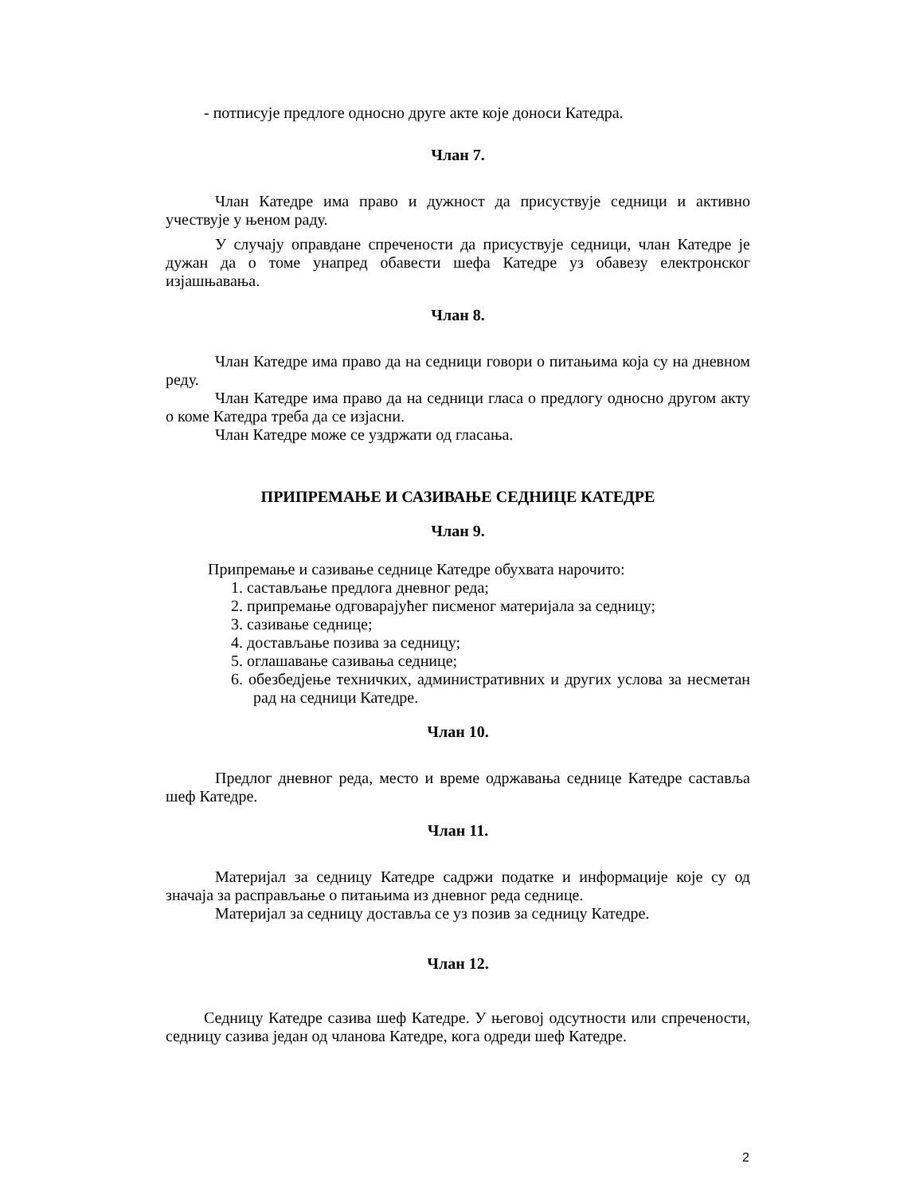- потписује предлоге односно друге акте које доноси Катедра.
Члан 7.
Члан Катедре има право и дужност да присуствује седници и активно учествује у њеном раду.
У случају оправдане спречености да присуствује седници, члан Катедре је дужан да о томе унапред обавести шефа Катедре уз обавезу електронског изјашњавања.
Члан 8.
Члан Катедре има право да на седници говори о питањима која су на дневном реду.
Члан Катедре има право да на седници гласа о предлогу односно другом акту о коме Катедра треба да се изјасни.
Члан Катедре може се уздржати од гласања.
ПРИПРЕМАЊЕ И САЗИВАЊЕ СЕДНИЦЕ КАТЕДРЕ
Члан 9.
Припремање и сазивање седнице Катедре обухвата нарочито:
1. састављање предлога дневног реда;
2. припремање одговарајућег писменог материјала за седницу;
3. сазивање седнице;
4. достављање позива за седницу;
5. оглашавање сазивања седнице;
6. обезбедјење техничких, административних и других услова за несметан рад на седници Катедре.
Члан 10.
Предлог дневног реда, место и време одржавања седнице Катедре састављa шеф Катедре.
Члан 11.
Материјал за седницу Катедре садржи податке и информације које су од значаја за расправљање о питањима из дневног реда седнице.
Материјал за седницу доставља се уз позив за седницу Катедре.
Члан 12.
Седницу Катедре сазива шеф Катедре. У његовој одсутности или спречености, седницу сазива један од чланова Катедре, кога одреди шеф Катедре.
2